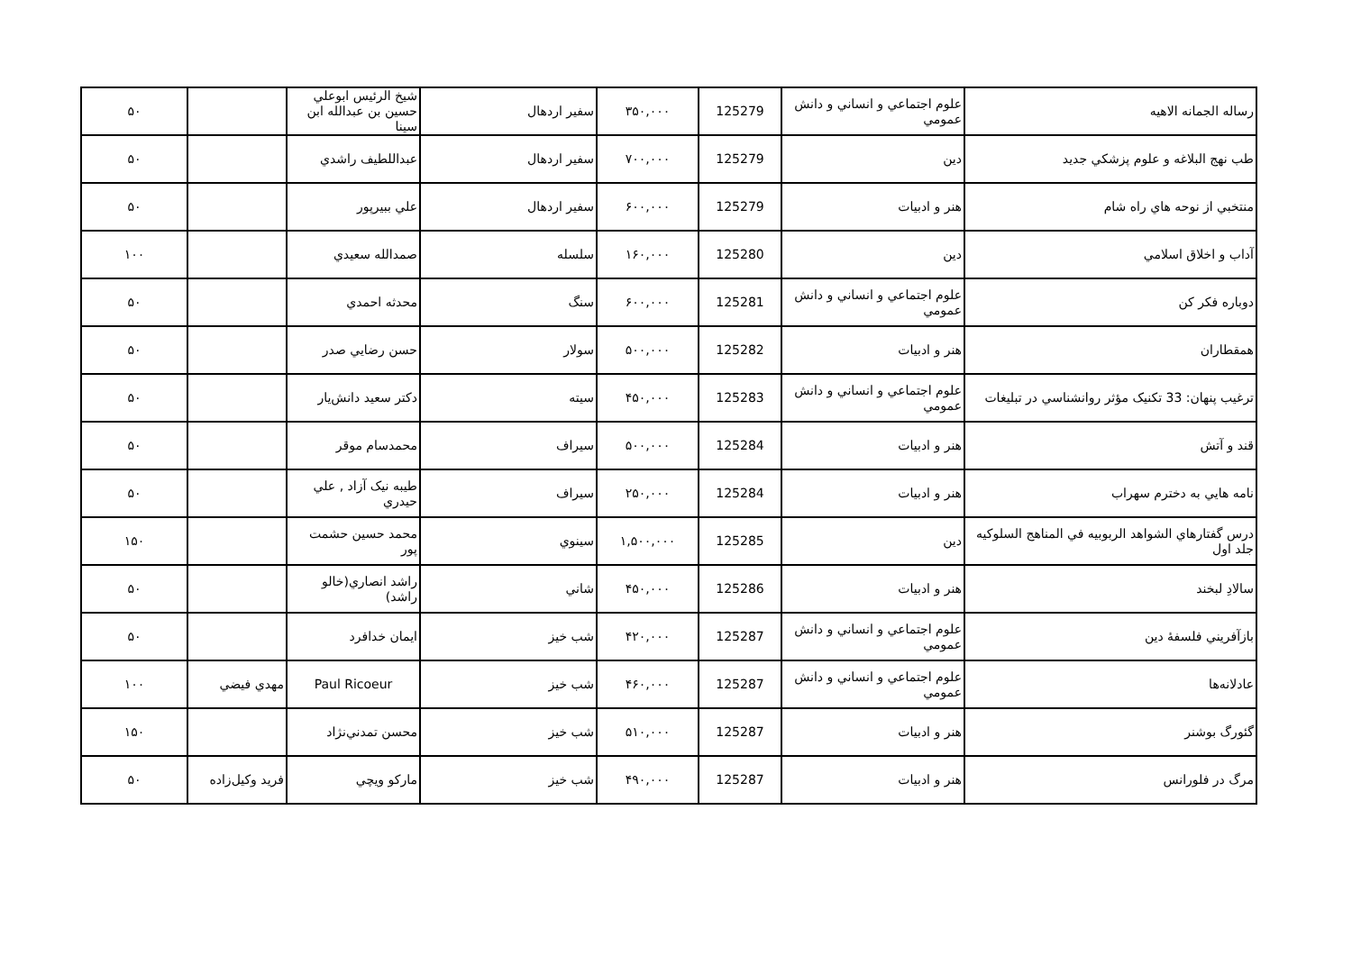| رساله الجمانه الاهيه | علوم اجتماعي و انساني و دانش عمومي | 125279 | ۳۵۰,۰۰۰ | سفير اردهال | شيخ الرئيس ابوعلي حسين بن عبدالله ابن سينا | | ۵۰ |
| طب نهج البلاغه و علوم پزشکي جديد | دين | 125279 | ۷۰۰,۰۰۰ | سفير اردهال | عبداللطيف راشدي | | ۵۰ |
| منتخبي از نوحه هاي راه شام | هنر و ادبيات | 125279 | ۶۰۰,۰۰۰ | سفير اردهال | علي ببيرپور | | ۵۰ |
| آداب و اخلاق اسلامي | دين | 125280 | ۱۶۰,۰۰۰ | سلسله | صمدالله سعيدي | | ۱۰۰ |
| دوباره فکر کن | علوم اجتماعي و انساني و دانش عمومي | 125281 | ۶۰۰,۰۰۰ | سنگ | محدثه احمدي | | ۵۰ |
| همقطاران | هنر و ادبيات | 125282 | ۵۰۰,۰۰۰ | سولار | حسن رضايي صدر | | ۵۰ |
| ترغيب پنهان: 33 تکنيک مؤثر روانشناسي در تبليغات | علوم اجتماعي و انساني و دانش عمومي | 125283 | ۴۵۰,۰۰۰ | سيته | دکتر سعيد دانش‌يار | | ۵۰ |
| قند و آتش | هنر و ادبيات | 125284 | ۵۰۰,۰۰۰ | سيراف | محمدسام موقر | | ۵۰ |
| نامه هايي به دخترم سهراب | هنر و ادبيات | 125284 | ۲۵۰,۰۰۰ | سيراف | طيبه نيک آزاد , علي حيدري | | ۵۰ |
| درس گفتارهاي الشواهد الربوبيه في المناهج السلوکيه جلد اول | دين | 125285 | ۱,۵۰۰,۰۰۰ | سينوي | محمد حسين حشمت پور | | ۱۵۰ |
| سالادِ لبخند | هنر و ادبيات | 125286 | ۴۵۰,۰۰۰ | شاني | راشد انصاري(خالو راشد) | | ۵۰ |
| بازآفريني فلسفهٔ دين | علوم اجتماعي و انساني و دانش عمومي | 125287 | ۴۲۰,۰۰۰ | شب خيز | ايمان خدافرد | | ۵۰ |
| عادلانه‌ها | علوم اجتماعي و انساني و دانش عمومي | 125287 | ۴۶۰,۰۰۰ | شب خيز | Paul Ricoeur | مهدي فيضي | ۱۰۰ |
| گئورگ بوشنر | هنر و ادبيات | 125287 | ۵۱۰,۰۰۰ | شب خيز | محسن تمدني‌نژاد | | ۱۵۰ |
| مرگ در فلورانس | هنر و ادبيات | 125287 | ۴۹۰,۰۰۰ | شب خيز | مارکو ويچي | فريد وکيل‌زاده | ۵۰ |